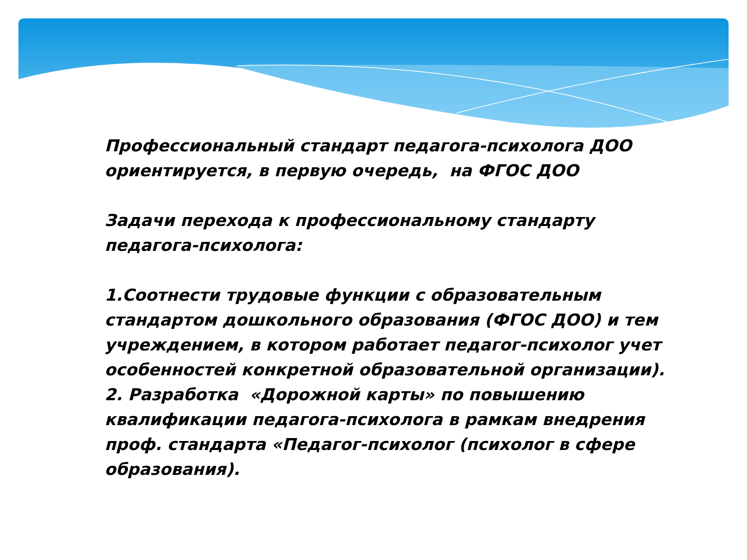Профессиональный стандарт педагога-психолога ДОО ориентируется, в первую очередь, на ФГОС ДОО
Задачи перехода к профессиональному стандарту педагога-психолога:
1.Соотнести трудовые функции с образовательным стандартом дошкольного образования (ФГОС ДОО) и тем учреждением, в котором работает педагог-психолог учет особенностей конкретной образовательной организации).
2. Разработка «Дорожной карты» по повышению квалификации педагога-психолога в рамкам внедрения проф. стандарта «Педагог-психолог (психолог в сфере образования).